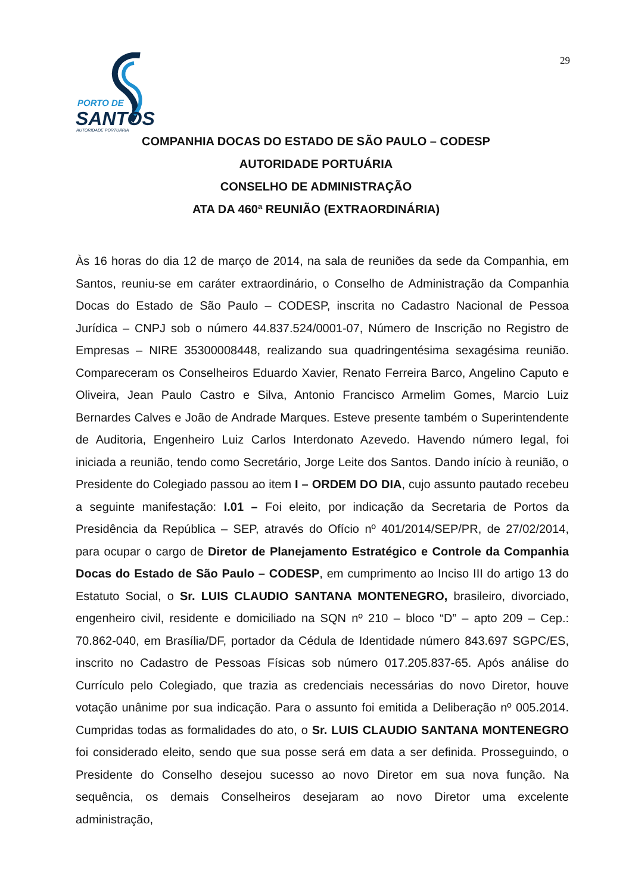29
PORTO DE
SANTOS
AUTORIDADE PORTUÁRIA
COMPANHIA DOCAS DO ESTADO DE SÃO PAULO – CODESP
AUTORIDADE PORTUÁRIA
CONSELHO DE ADMINISTRAÇÃO
ATA DA 460ª REUNIÃO (EXTRAORDINÁRIA)
Às 16 horas do dia 12 de março de 2014, na sala de reuniões da sede da Companhia, em Santos, reuniu-se em caráter extraordinário, o Conselho de Administração da Companhia Docas do Estado de São Paulo – CODESP, inscrita no Cadastro Nacional de Pessoa Jurídica – CNPJ sob o número 44.837.524/0001-07, Número de Inscrição no Registro de Empresas – NIRE 35300008448, realizando sua quadringentésima sexagésima reunião. Compareceram os Conselheiros Eduardo Xavier, Renato Ferreira Barco, Angelino Caputo e Oliveira, Jean Paulo Castro e Silva, Antonio Francisco Armelim Gomes, Marcio Luiz Bernardes Calves e João de Andrade Marques. Esteve presente também o Superintendente de Auditoria, Engenheiro Luiz Carlos Interdonato Azevedo. Havendo número legal, foi iniciada a reunião, tendo como Secretário, Jorge Leite dos Santos. Dando início à reunião, o Presidente do Colegiado passou ao item I – ORDEM DO DIA, cujo assunto pautado recebeu a seguinte manifestação: I.01 – Foi eleito, por indicação da Secretaria de Portos da Presidência da República – SEP, através do Ofício nº 401/2014/SEP/PR, de 27/02/2014, para ocupar o cargo de Diretor de Planejamento Estratégico e Controle da Companhia Docas do Estado de São Paulo – CODESP, em cumprimento ao Inciso III do artigo 13 do Estatuto Social, o Sr. LUIS CLAUDIO SANTANA MONTENEGRO, brasileiro, divorciado, engenheiro civil, residente e domiciliado na SQN nº 210 – bloco “D” – apto 209 – Cep.: 70.862-040, em Brasília/DF, portador da Cédula de Identidade número 843.697 SGPC/ES, inscrito no Cadastro de Pessoas Físicas sob número 017.205.837-65. Após análise do Currículo pelo Colegiado, que trazia as credenciais necessárias do novo Diretor, houve votação unânime por sua indicação. Para o assunto foi emitida a Deliberação nº 005.2014. Cumpridas todas as formalidades do ato, o Sr. LUIS CLAUDIO SANTANA MONTENEGRO foi considerado eleito, sendo que sua posse será em data a ser definida. Prosseguindo, o Presidente do Conselho desejou sucesso ao novo Diretor em sua nova função. Na sequência, os demais Conselheiros desejaram ao novo Diretor uma excelente administração,